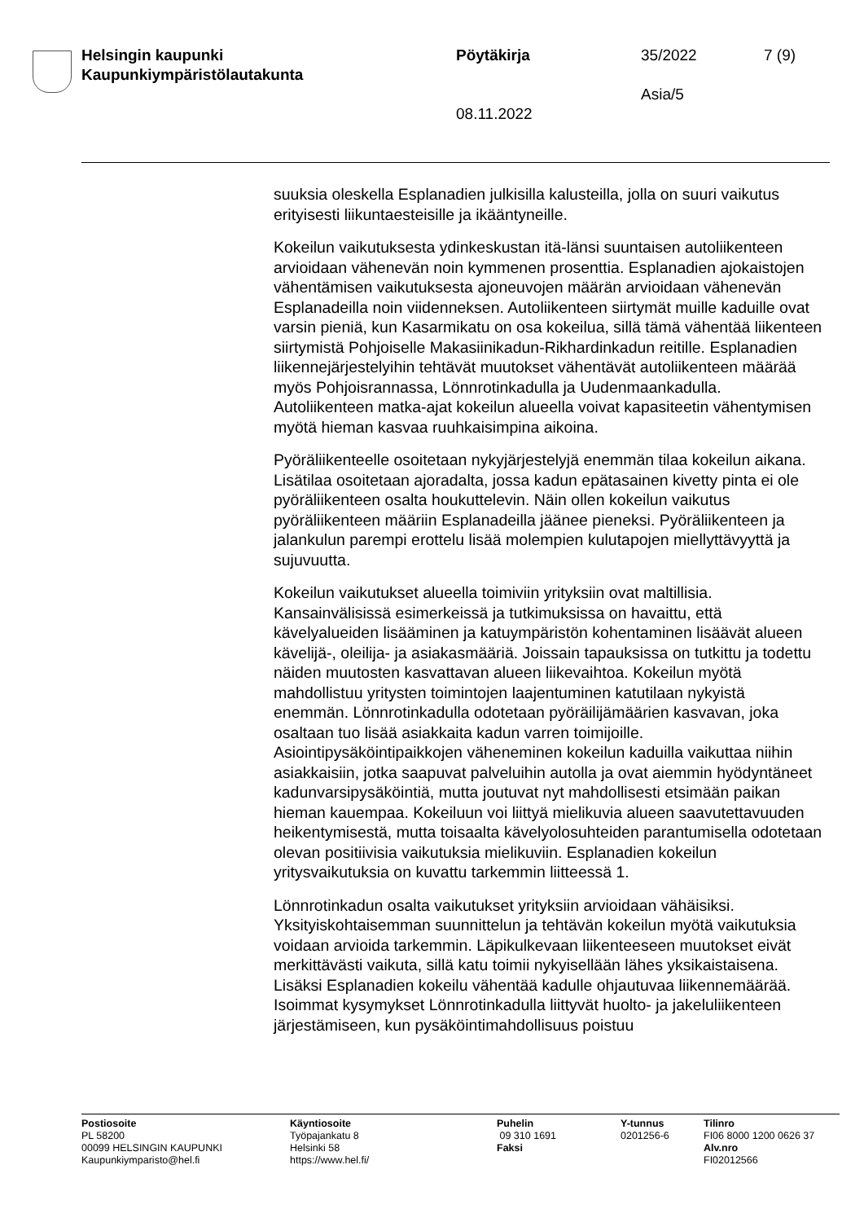Helsingin kaupunki
Kaupunkiympäristölautakunta
Pöytäkirja 35/2022 7 (9)
Asia/5
08.11.2022
suuksia oleskella Esplanadien julkisilla kalusteilla, jolla on suuri vaikutus erityisesti liikuntaesteisille ja ikääntyneille.
Kokeilun vaikutuksesta ydinkeskustan itä-länsi suuntaisen autoliikenteen arvioidaan vähenevän noin kymmenen prosenttia. Esplanadien ajokaistojen vähentämisen vaikutuksesta ajoneuvojen määrän arvioidaan vähenevän Esplanadeilla noin viidenneksen. Autoliikenteen siirtymät muille kaduille ovat varsin pieniä, kun Kasarmikatu on osa kokeilua, sillä tämä vähentää liikenteen siirtymistä Pohjoiselle Makasiinikadun-Rikhardinkadun reitille. Esplanadien liikennejärjestelyihin tehtävät muutokset vähentävät autoliikenteen määrää myös Pohjoisrannassa, Lönnrotinkadulla ja Uudenmaankadulla. Autoliikenteen matka-ajat kokeilun alueella voivat kapasiteetin vähentymisen myötä hieman kasvaa ruuhkaisimpina aikoina.
Pyöräliikenteelle osoitetaan nykyjärjestelyjä enemmän tilaa kokeilun aikana. Lisätilaa osoitetaan ajoradalta, jossa kadun epätasainen kivetty pinta ei ole pyöräliikenteen osalta houkuttelevin. Näin ollen kokeilun vaikutus pyöräliikenteen määriin Esplanadeilla jäänee pieneksi. Pyöräliikenteen ja jalankulun parempi erottelu lisää molempien kulutapojen miellyttävyyttä ja sujuvuutta.
Kokeilun vaikutukset alueella toimiviin yrityksiin ovat maltillisia. Kansainvälisissä esimerkeissä ja tutkimuksissa on havaittu, että kävelyalueiden lisääminen ja katuympäristön kohentaminen lisäävät alueen kävelijä-, oleilija- ja asiakasmääriä. Joissain tapauksissa on tutkittu ja todettu näiden muutosten kasvattavan alueen liikevaihtoa. Kokeilun myötä mahdollistuu yritysten toimintojen laajentuminen katutilaan nykyistä enemmän. Lönnrotinkadulla odotetaan pyöräilijämäärien kasvavan, joka osaltaan tuo lisää asiakkaita kadun varren toimijoille. Asiointipysäköintipaikkojen väheneminen kokeilun kaduilla vaikuttaa niihin asiakkaisiin, jotka saapuvat palveluihin autolla ja ovat aiemmin hyödyntäneet kadunvarsipysäköintiä, mutta joutuvat nyt mahdollisesti etsimään paikan hieman kauempaa. Kokeiluun voi liittyä mielikuvia alueen saavutettavuuden heikentymisestä, mutta toisaalta kävelyolosuhteiden parantumisella odotetaan olevan positiivisia vaikutuksia mielikuviin. Esplanadien kokeilun yritysvaikutuksia on kuvattu tarkemmin liitteessä 1.
Lönnrotinkadun osalta vaikutukset yrityksiin arvioidaan vähäisiksi. Yksityiskohtaisemman suunnittelun ja tehtävän kokeilun myötä vaikutuksia voidaan arvioida tarkemmin. Läpikulkevaan liikenteeseen muutokset eivät merkittävästi vaikuta, sillä katu toimii nykyisellään lähes yksikaistaisena. Lisäksi Esplanadien kokeilu vähentää kadulle ohjautuvaa liikennemäärää. Isoimmat kysymykset Lönnrotinkadulla liittyvät huolto- ja jakeluliikenteen järjestämiseen, kun pysäköintimahdollisuus poistuu
Postiosoite
PL 58200
00099 HELSINGIN KAUPUNKI
Kaupunkiymparisto@hel.fi
Käyntiosoite
Työpajankatu 8
Helsinki 58
https://www.hel.fi/
Puhelin
09 310 1691
Faksi
Y-tunnus
0201256-6
Tilinro
FI06 8000 1200 0626 37
Alv.nro
FI02012566